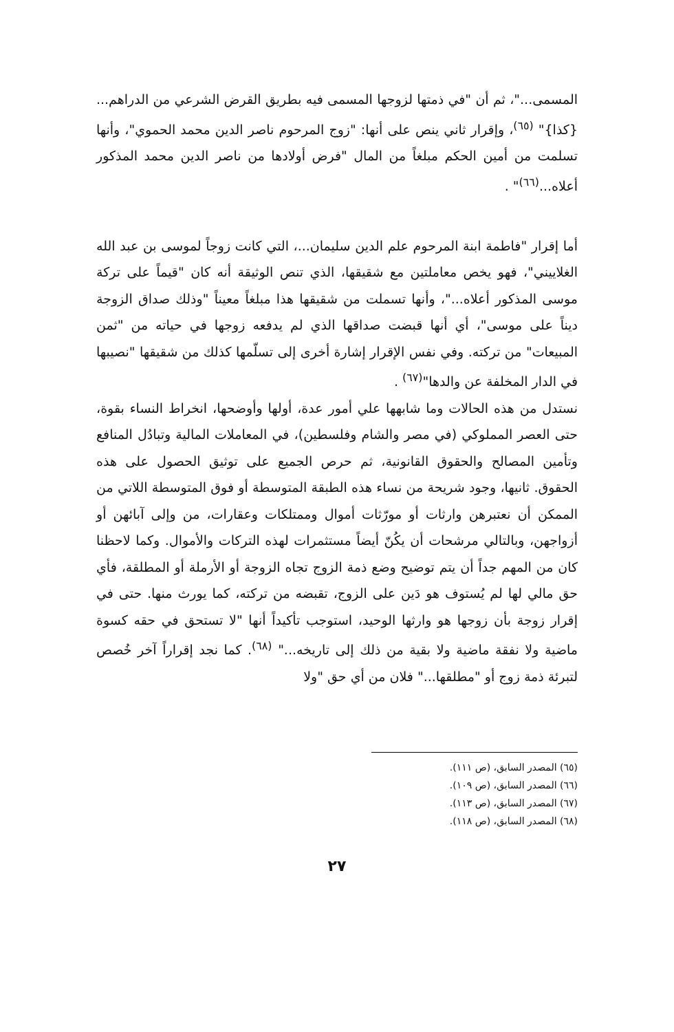المسمى..."، ثم أن "في ذمتها لزوجها المسمى فيه بطريق القرض الشرعي من الدراهم... {كذا}" <sup>(٦٥)</sup>، وإقرار ثاني ينص على أنها: "زوج المرحوم ناصر الدين محمد الحموي"، وأنها تسلمت من أمين الحكم مبلغاً من المال "فرض أولادها من ناصر الدين محمد المذكور أعلاه...<sup>(٦٦)</sup>" .
أما إقرار "فاطمة ابنة المرحوم علم الدين سليمان...، التي كانت زوجاً لموسى بن عبد الله الغلاييني"، فهو يخص معاملتين مع شقيقها، الذي تنص الوثيقة أنه كان "قيماً على تركة موسى المذكور أعلاه..."، وأنها تسملت من شقيقها هذا مبلغاً معيناً "وذلك صداق الزوجة ديناً على موسى"، أي أنها قبضت صداقها الذي لم يدفعه زوجها في حياته من "ثمن المبيعات" من تركته. وفي نفس الإقرار إشارة أخرى إلى تسلّمها كذلك من شقيقها "نصيبها في الدار المخلفة عن والدها"<sup>(٦٧)</sup> .
نستدل من هذه الحالات وما شابهها علي أمور عدة، أولها وأوضحها، انخراط النساء بقوة، حتى العصر المملوكي (في مصر والشام وفلسطين)، في المعاملات المالية وتبادُل المنافع وتأمين المصالح والحقوق القانونية، ثم حرص الجميع على توثيق الحصول على هذه الحقوق. ثانيها، وجود شريحة من نساء هذه الطبقة المتوسطة أو فوق المتوسطة اللاتي من الممكن أن نعتبرهن وارثات أو مورّثات أموال وممتلكات وعقارات، من وإلى آبائهن أو أزواجهن، وبالتالي مرشحات أن يكُنّ أيضاً مستثمرات لهذه التركات والأموال. وكما لاحظنا كان من المهم جداً أن يتم توضيح وضع ذمة الزوج تجاه الزوجة أو الأرملة أو المطلقة، فأي حق مالي لها لم يُستوف هو دَين على الزوج، تقبضه من تركته، كما يورث منها. حتى في إقرار زوجة بأن زوجها هو وارثها الوحيد، استوجب تأكيداً أنها "لا تستحق في حقه كسوة ماضية ولا نفقة ماضية ولا بقية من ذلك إلى تاريخه..." <sup>(٦٨)</sup>. كما نجد إقراراً آخر خُصص لتبرئة ذمة زوج أو "مطلقها..." فلان من أي حق "ولا
(٦٥) المصدر السابق، (ص ١١١).
(٦٦) المصدر السابق، (ص ١٠٩).
(٦٧) المصدر السابق، (ص ١١٣).
(٦٨) المصدر السابق، (ص ١١٨).
٢٧